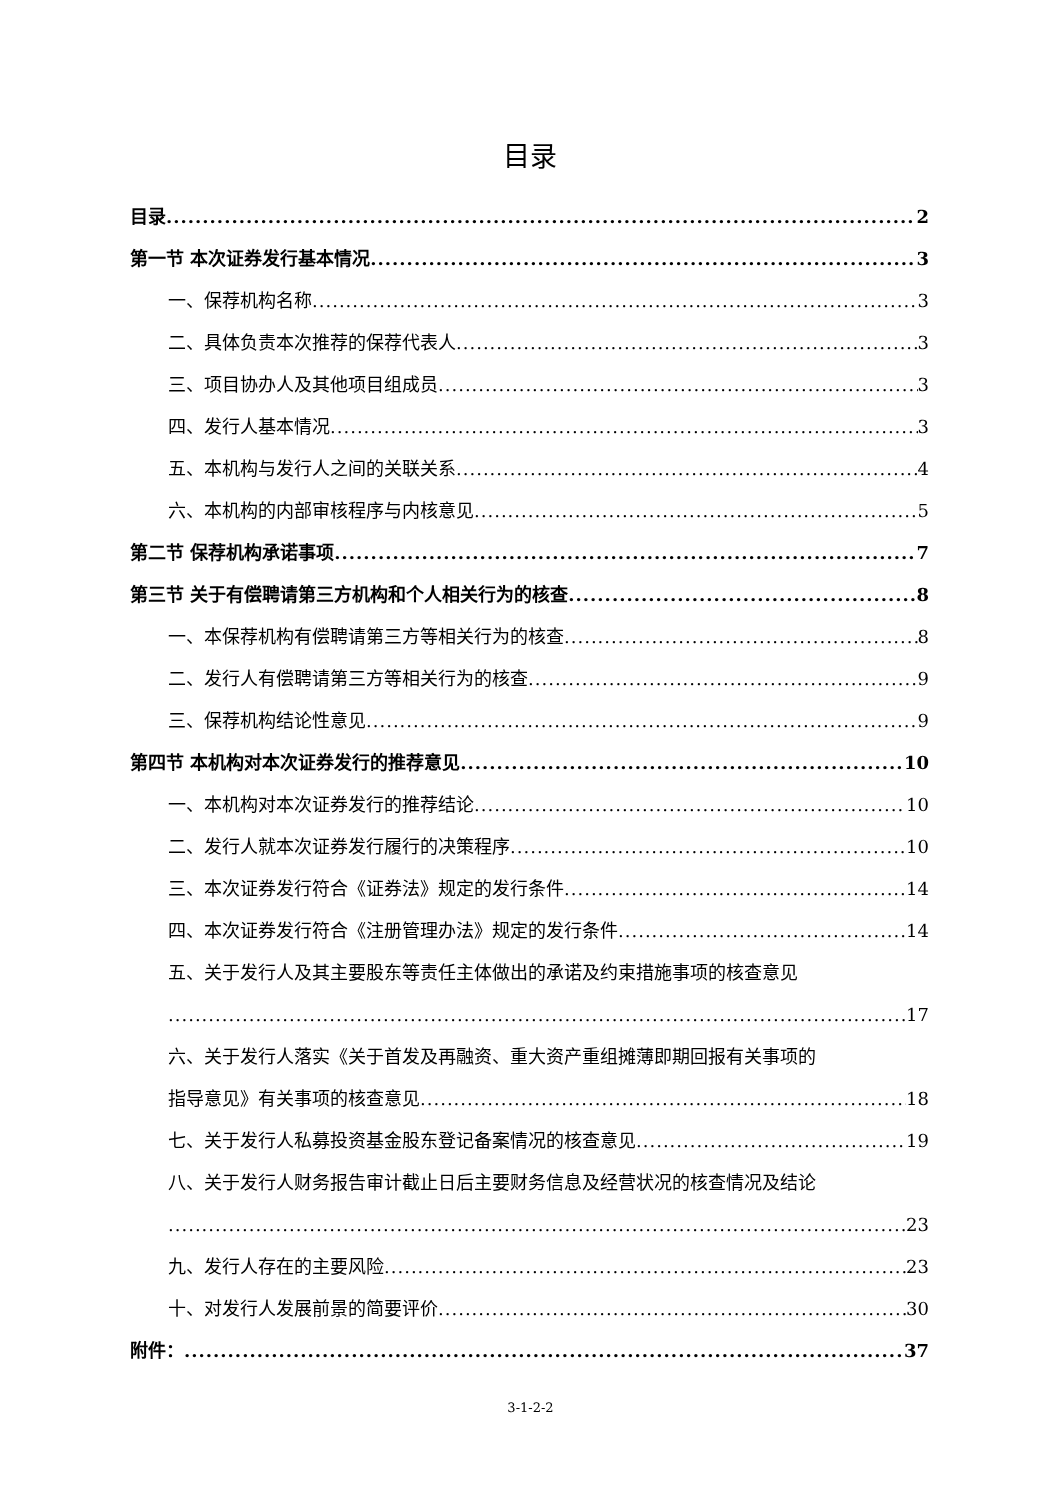目录
目录 2
第一节 本次证券发行基本情况 3
一、保荐机构名称 3
二、具体负责本次推荐的保荐代表人 3
三、项目协办人及其他项目组成员 3
四、发行人基本情况 3
五、本机构与发行人之间的关联关系 4
六、本机构的内部审核程序与内核意见 5
第二节 保荐机构承诺事项 7
第三节 关于有偿聘请第三方机构和个人相关行为的核查 8
一、本保荐机构有偿聘请第三方等相关行为的核查 8
二、发行人有偿聘请第三方等相关行为的核查 9
三、保荐机构结论性意见 9
第四节 本机构对本次证券发行的推荐意见 10
一、本机构对本次证券发行的推荐结论 10
二、发行人就本次证券发行履行的决策程序 10
三、本次证券发行符合《证券法》规定的发行条件 14
四、本次证券发行符合《注册管理办法》规定的发行条件 14
五、关于发行人及其主要股东等责任主体做出的承诺及约束措施事项的核查意见
17
六、关于发行人落实《关于首发及再融资、重大资产重组摊薄即期回报有关事项的
指导意见》有关事项的核查意见 18
七、关于发行人私募投资基金股东登记备案情况的核查意见 19
八、关于发行人财务报告审计截止日后主要财务信息及经营状况的核查情况及结论
23
九、发行人存在的主要风险 23
十、对发行人发展前景的简要评价 30
附件： 37
3-1-2-2